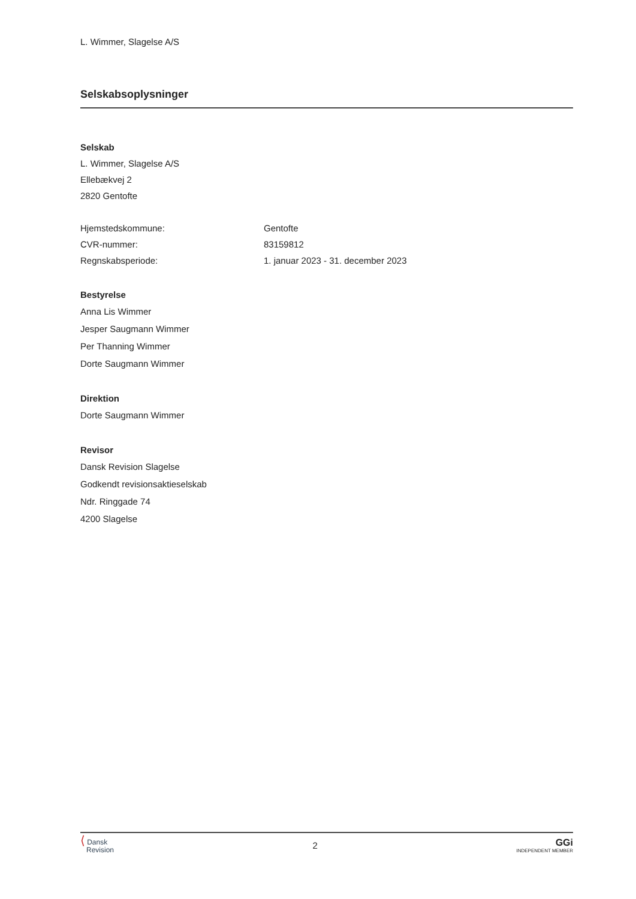L. Wimmer, Slagelse A/S
Selskabsoplysninger
Selskab
L. Wimmer, Slagelse A/S
Ellebækvej 2
2820 Gentofte
Hjemstedskommune: Gentofte
CVR-nummer: 83159812
Regnskabsperiode: 1. januar 2023 - 31. december 2023
Bestyrelse
Anna Lis Wimmer
Jesper Saugmann Wimmer
Per Thanning Wimmer
Dorte Saugmann Wimmer
Direktion
Dorte Saugmann Wimmer
Revisor
Dansk Revision Slagelse
Godkendt revisionsaktieselskab
Ndr. Ringgade 74
4200 Slagelse
⟨ Dansk
Revision
2
GGi
INDEPENDENT MEMBER